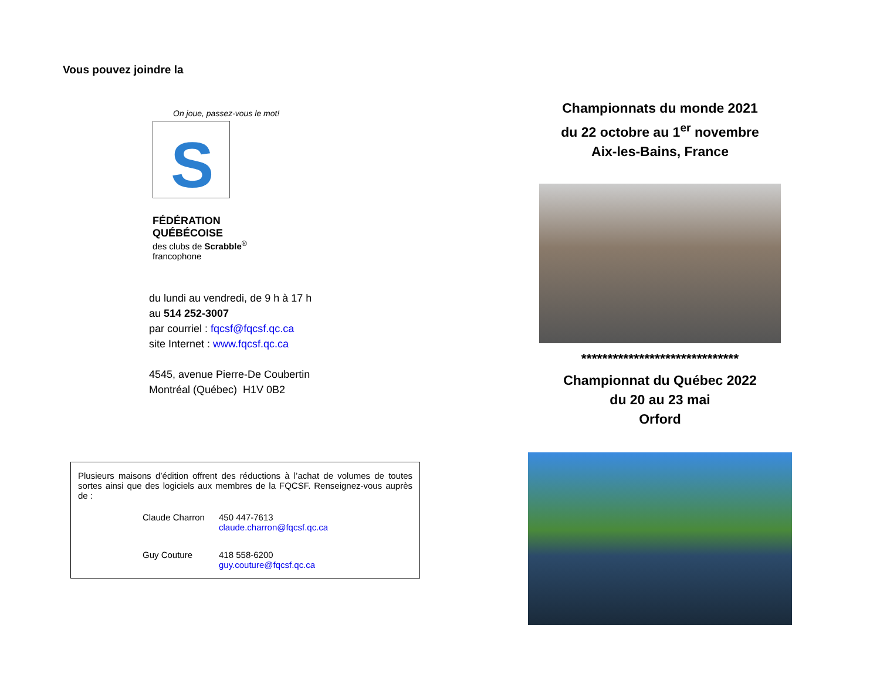Vous pouvez joindre la
On joue, passez-vous le mot!
S
FÉDÉRATION QUÉBÉCOISE
des clubs de Scrabble<sup>®</sup> francophone
du lundi au vendredi, de 9 h à 17 h
au 514 252-3007
par courriel : fqcsf@fqcsf.qc.ca
site Internet : www.fqcsf.qc.ca
4545, avenue Pierre-De Coubertin
Montréal (Québec) H1V 0B2
Plusieurs maisons d’édition offrent des réductions à l’achat de volumes de toutes sortes ainsi que des logiciels aux membres de la FQCSF. Renseignez-vous auprès de :
Claude Charron 450 447-7613
claude.charron@fqcsf.qc.ca
Guy Couture 418 558-6200
guy.couture@fqcsf.qc.ca
Championnats du monde 2021
du 22 octobre au 1<sup>er</sup> novembre
Aix-les-Bains, France
******************************
Championnat du Québec 2022
du 20 au 23 mai
Orford